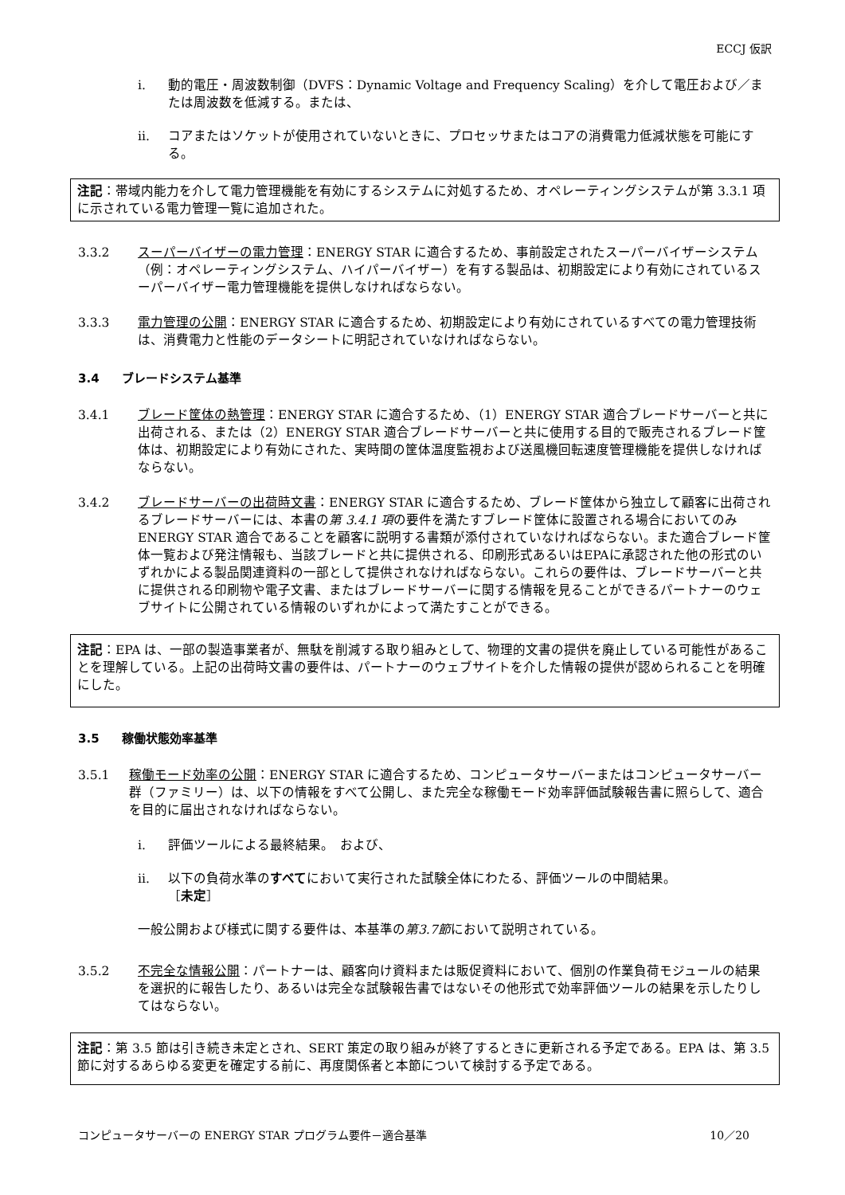ECCJ 仮訳
i. 動的電圧・周波数制御（DVFS：Dynamic Voltage and Frequency Scaling）を介して電圧および／または周波数を低減する。または、
ii. コアまたはソケットが使用されていないときに、プロセッサまたはコアの消費電力低減状態を可能にする。
注記：帯域内能力を介して電力管理機能を有効にするシステムに対処するため、オペレーティングシステムが第 3.3.1 項に示されている電力管理一覧に追加された。
3.3.2 スーパーバイザーの電力管理：ENERGY STAR に適合するため、事前設定されたスーパーバイザーシステム（例：オペレーティングシステム、ハイパーバイザー）を有する製品は、初期設定により有効にされているスーパーバイザー電力管理機能を提供しなければならない。
3.3.3 電力管理の公開：ENERGY STAR に適合するため、初期設定により有効にされているすべての電力管理技術は、消費電力と性能のデータシートに明記されていなければならない。
3.4 ブレードシステム基準
3.4.1 ブレード筐体の熱管理：ENERGY STAR に適合するため、（1）ENERGY STAR 適合ブレードサーバーと共に出荷される、または（2）ENERGY STAR 適合ブレードサーバーと共に使用する目的で販売されるブレード筐体は、初期設定により有効にされた、実時間の筐体温度監視および送風機回転速度管理機能を提供しなければならない。
3.4.2 ブレードサーバーの出荷時文書：ENERGY STAR に適合するため、ブレード筐体から独立して顧客に出荷されるブレードサーバーには、本書の第 3.4.1 項の要件を満たすブレード筐体に設置される場合においてのみ ENERGY STAR 適合であることを顧客に説明する書類が添付されていなければならない。また適合ブレード筐体一覧および発注情報も、当該ブレードと共に提供される、印刷形式あるいはEPAに承認された他の形式のいずれかによる製品関連資料の一部として提供されなければならない。これらの要件は、ブレードサーバーと共に提供される印刷物や電子文書、またはブレードサーバーに関する情報を見ることができるパートナーのウェブサイトに公開されている情報のいずれかによって満たすことができる。
注記：EPA は、一部の製造事業者が、無駄を削減する取り組みとして、物理的文書の提供を廃止している可能性があることを理解している。上記の出荷時文書の要件は、パートナーのウェブサイトを介した情報の提供が認められることを明確にした。
3.5 稼働状態効率基準
3.5.1 稼働モード効率の公開：ENERGY STAR に適合するため、コンピュータサーバーまたはコンピュータサーバー群（ファミリー）は、以下の情報をすべて公開し、また完全な稼働モード効率評価試験報告書に照らして、適合を目的に届出されなければならない。
i. 評価ツールによる最終結果。　および、
ii. 以下の負荷水準のすべてにおいて実行された試験全体にわたる、評価ツールの中間結果。
［未定］
一般公開および様式に関する要件は、本基準の 第3.7節 において説明されている。
3.5.2 不完全な情報公開：パートナーは、顧客向け資料または販促資料において、個別の作業負荷モジュールの結果を選択的に報告したり、あるいは完全な試験報告書ではないその他形式で効率評価ツールの結果を示したりしてはならない。
注記：第 3.5 節は引き続き未定とされ、SERT 策定の取り組みが終了するときに更新される予定である。EPA は、第 3.5 節に対するあらゆる変更を確定する前に、再度関係者と本節について検討する予定である。
コンピュータサーバーの ENERGY STAR プログラム要件－適合基準 10／20